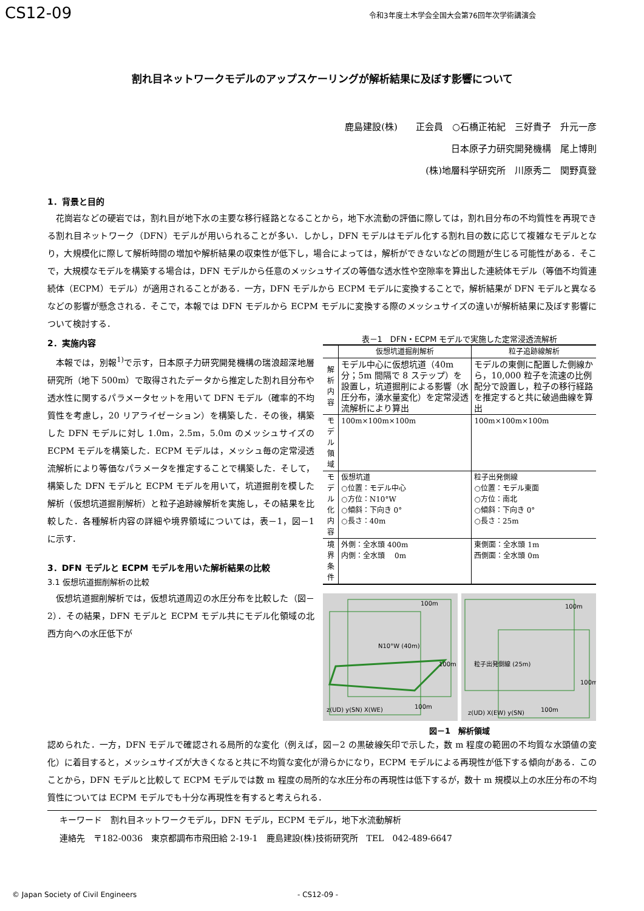CS12-09
令和3年度土木学会全国大会第76回年次学術講演会
割れ目ネットワークモデルのアップスケーリングが解析結果に及ぼす影響について
鹿島建設(株)　　正会員　○石橋正祐紀　三好貴子　升元一彦
日本原子力研究開発機構　尾上博則
(株)地層科学研究所　川原秀二　関野真登
1．背景と目的
花崗岩などの硬岩では，割れ目が地下水の主要な移行経路となることから，地下水流動の評価に際しては，割れ目分布の不均質性を再現できる割れ目ネットワーク（DFN）モデルが用いられることが多い．しかし，DFN モデルはモデル化する割れ目の数に応じて複雑なモデルとなり，大規模化に際して解析時間の増加や解析結果の収束性が低下し，場合によっては，解析ができないなどの問題が生じる可能性がある．そこで，大規模なモデルを構築する場合は，DFN モデルから任意のメッシュサイズの等価な透水性や空隙率を算出した連続体モデル（等価不均質連続体（ECPM）モデル）が適用されることがある．一方，DFN モデルから ECPM モデルに変換することで，解析結果が DFN モデルと異なるなどの影響が懸念される．そこで，本報では DFN モデルから ECPM モデルに変換する際のメッシュサイズの違いが解析結果に及ぼす影響について検討する．
2．実施内容
本報では，別報<sup>1)</sup>で示す，日本原子力研究開発機構の瑞浪超深地層研究所（地下 500m）で取得されたデータから推定した割れ目分布や透水性に関するパラメータセットを用いて DFN モデル（確率的不均質性を考慮し，20 リアライゼーション）を構築した．その後，構築した DFN モデルに対し 1.0m，2.5m，5.0m のメッシュサイズの ECPM モデルを構築した．ECPM モデルは，メッシュ毎の定常浸透流解析により等価なパラメータを推定することで構築した．そして，構築した DFN モデルと ECPM モデルを用いて，坑道掘削を模した解析（仮想坑道掘削解析）と粒子追跡線解析を実施し，その結果を比較した．各種解析内容の詳細や境界領域については，表－1，図－1 に示す．
3．DFN モデルと ECPM モデルを用いた解析結果の比較
3.1 仮想坑道掘削解析の比較
仮想坑道掘削解析では，仮想坑道周辺の水圧分布を比較した（図－2）．その結果，DFN モデルと ECPM モデル共にモデル化領域の北西方向への水圧低下が
表－1　DFN・ECPM モデルで実施した定常浸透流解析
| | 仮想坑道掘削解析 | 粒子追跡線解析 |
| --- | --- | --- |
| 解析内容 | モデル中心に仮想坑道（40m 分；5m 間隔で 8 ステップ）を設置し，坑道掘削による影響（水圧分布，湧水量変化）を定常浸透流解析により算出 | モデルの東側に配置した側線から，10,000 粒子を流速の比例配分で設置し，粒子の移行経路を推定すると共に破過曲線を算出 |
| モデル領域 | 100m×100m×100m | 100m×100m×100m |
| モデル化 内容 | 仮想坑道 ○位置：モデル中心 ○方位：N10°W ○傾斜：下向き 0° ○長さ：40m | 粒子出発側線 ○位置：モデル東面 ○方位：南北 ○傾斜：下向き 0° ○長さ：25m |
| 境界条件 | 外側：全水頭 400m 内側：全水頭 0m | 東側面：全水頭 1m 西側面：全水頭 0m |
100m
100m
100m
N10°W (40m)
z(UD) y(SN) X(WE)
100m
100m
100m
粒子出発側線 (25m)
z(UD) X(EW) y(SN)
図－1　解析領域
認められた．一方，DFN モデルで確認される局所的な変化（例えば，図－2 の黒破線矢印で示した，数 m 程度の範囲の不均質な水頭値の変化）に着目すると，メッシュサイズが大きくなると共に不均質な変化が滑らかになり，ECPM モデルによる再現性が低下する傾向がある．このことから，DFN モデルと比較して ECPM モデルでは数 m 程度の局所的な水圧分布の再現性は低下するが，数十 m 規模以上の水圧分布の不均質性については ECPM モデルでも十分な再現性を有すると考えられる．
キーワード　割れ目ネットワークモデル，DFN モデル，ECPM モデル，地下水流動解析
連絡先　〒182-0036　東京都調布市飛田給 2-19-1　鹿島建設(株)技術研究所　TEL　042-489-6647
© Japan Society of Civil Engineers - CS12-09 -